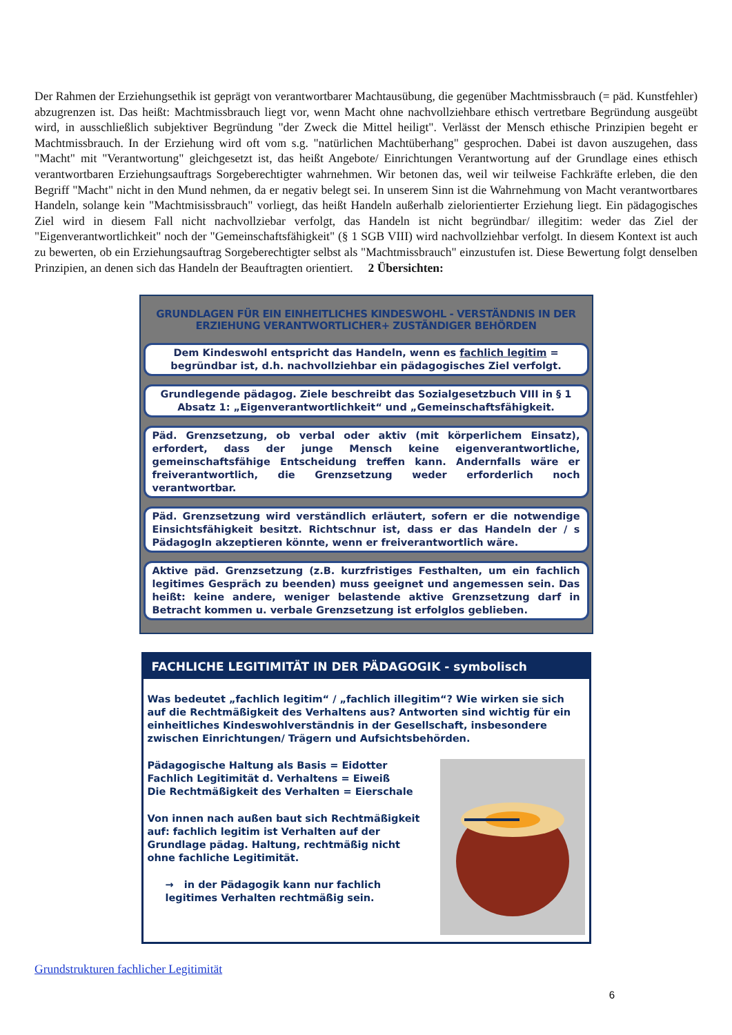Der Rahmen der Erziehungsethik ist geprägt von verantwortbarer Machtausübung, die gegenüber Machtmissbrauch (= päd. Kunstfehler) abzugrenzen ist. Das heißt: Machtmissbrauch liegt vor, wenn Macht ohne nachvollziehbare ethisch vertretbare Begründung ausgeübt wird, in ausschließlich subjektiver Begründung "der Zweck die Mittel heiligt". Verlässt der Mensch ethische Prinzipien begeht er Machtmissbrauch. In der Erziehung wird oft vom s.g. "natürlichen Machtüberhang" gesprochen. Dabei ist davon auszugehen, dass "Macht" mit "Verantwortung" gleichgesetzt ist, das heißt Angebote/ Einrichtungen Verantwortung auf der Grundlage eines ethisch verantwortbaren Erziehungsauftrags Sorgeberechtigter wahrnehmen. Wir betonen das, weil wir teilweise Fachkräfte erleben, die den Begriff "Macht" nicht in den Mund nehmen, da er negativ belegt sei. In unserem Sinn ist die Wahrnehmung von Macht verantwortbares Handeln, solange kein "Machtmisissbrauch" vorliegt, das heißt Handeln außerhalb zielorientierter Erziehung liegt. Ein pädagogisches Ziel wird in diesem Fall nicht nachvollziebar verfolgt, das Handeln ist nicht begründbar/ illegitim: weder das Ziel der "Eigenverantwortlichkeit" noch der "Gemeinschaftsfähigkeit" (§ 1 SGB VIII) wird nachvollziehbar verfolgt. In diesem Kontext ist auch zu bewerten, ob ein Erziehungsauftrag Sorgeberechtigter selbst als "Machtmissbrauch" einzustufen ist. Diese Bewertung folgt denselben Prinzipien, an denen sich das Handeln der Beauftragten orientiert. 2 Übersichten:
GRUNDLAGEN FÜR EIN EINHEITLICHES KINDESWOHL - VERSTÄNDNIS IN DER ERZIEHUNG VERANTWORTLICHER+ ZUSTÄNDIGER BEHÖRDEN
Dem Kindeswohl entspricht das Handeln, wenn es fachlich legitim = begründbar ist, d.h. nachvollziehbar ein pädagogisches Ziel verfolgt.
Grundlegende pädagog. Ziele beschreibt das Sozialgesetzbuch VIII in § 1 Absatz 1: „Eigenverantwortlichkeit“ und „Gemeinschaftsfähigkeit.
Päd. Grenzsetzung, ob verbal oder aktiv (mit körperlichem Einsatz), erfordert, dass der junge Mensch keine eigenverantwortliche, gemeinschaftsfähige Entscheidung treffen kann. Andernfalls wäre er freiverantwortlich, die Grenzsetzung weder erforderlich noch verantwortbar.
Päd. Grenzsetzung wird verständlich erläutert, sofern er die notwendige Einsichtsfähigkeit besitzt. Richtschnur ist, dass er das Handeln der / s PädagogIn akzeptieren könnte, wenn er freiverantwortlich wäre.
Aktive päd. Grenzsetzung (z.B. kurzfristiges Festhalten, um ein fachlich legitimes Gespräch zu beenden) muss geeignet und angemessen sein. Das heißt: keine andere, weniger belastende aktive Grenzsetzung darf in Betracht kommen u. verbale Grenzsetzung ist erfolglos geblieben.
FACHLICHE LEGITIMITÄT IN DER PÄDAGOGIK - symbolisch
Was bedeutet „fachlich legitim“ / „fachlich illegitim“? Wie wirken sie sich auf die Rechtmäßigkeit des Verhaltens aus? Antworten sind wichtig für ein einheitliches Kindeswohlverständnis in der Gesellschaft, insbesondere zwischen Einrichtungen/ Trägern und Aufsichtsbehörden.
Pädagogische Haltung als Basis = Eidotter
Fachlich Legitimität d. Verhaltens = Eiweiß
Die Rechtmäßigkeit des Verhalten = Eierschale
Von innen nach außen baut sich Rechtmäßigkeit auf: fachlich legitim ist Verhalten auf der Grundlage pädag. Haltung, rechtmäßig nicht ohne fachliche Legitimität.
→ in der Pädagogik kann nur fachlich legitimes Verhalten rechtmäßig sein.
Grundstrukturen fachlicher Legitimität
6